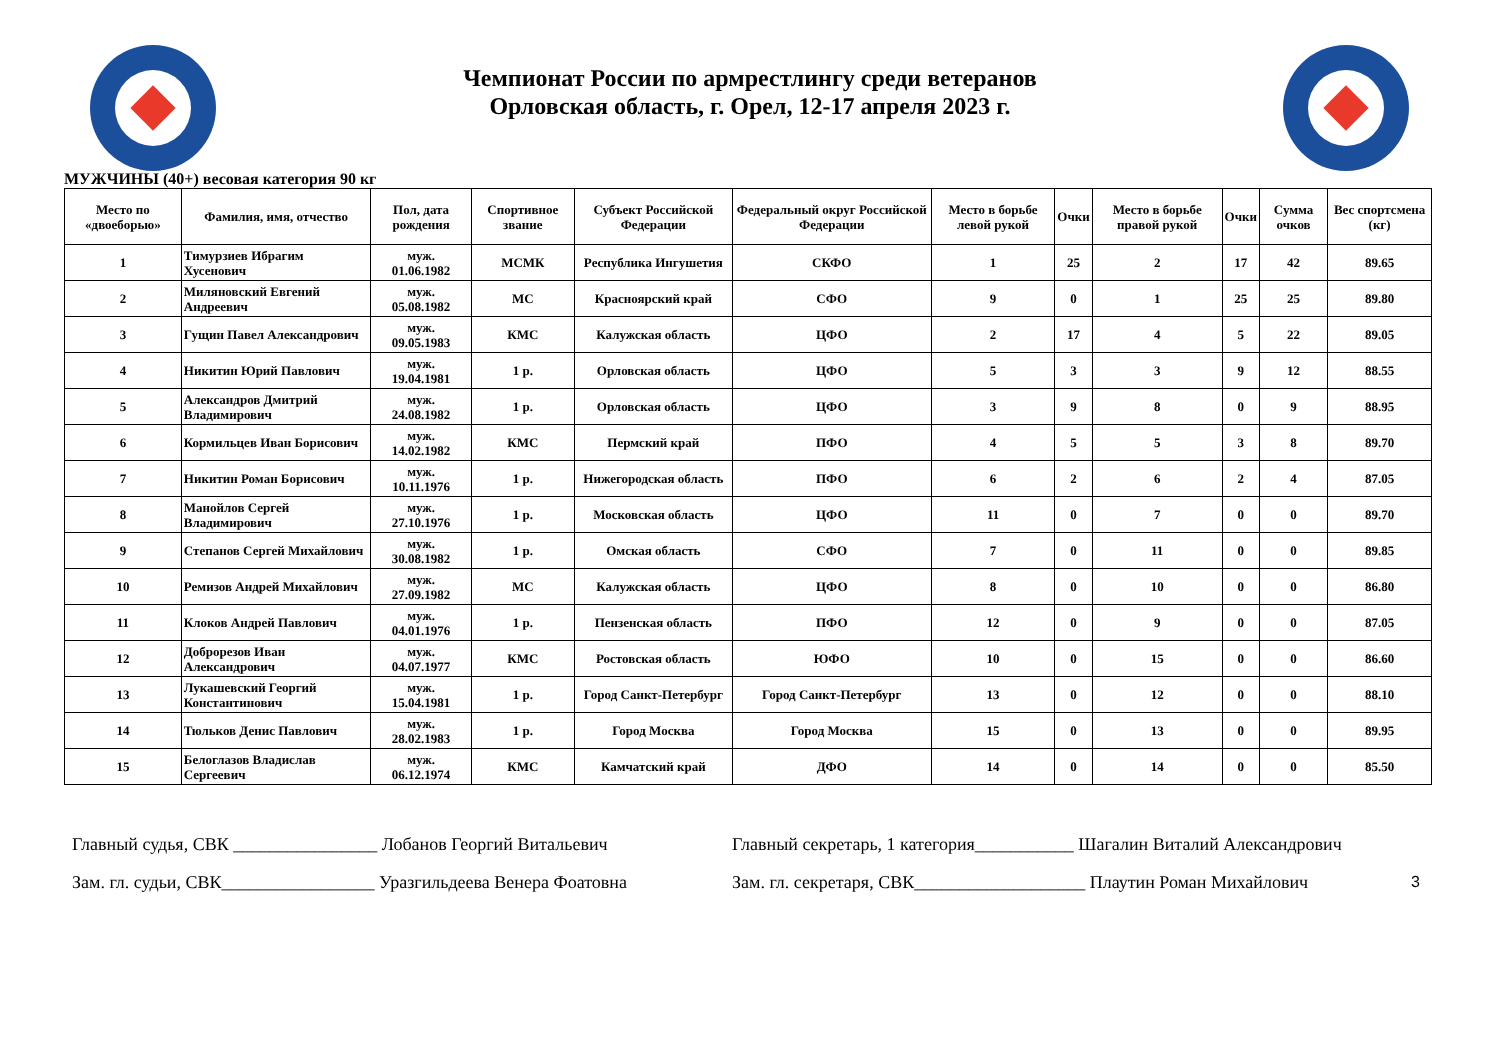Чемпионат России по армрестлингу среди ветеранов
Орловская область, г. Орел, 12-17 апреля 2023 г.
МУЖЧИНЫ (40+) весовая категория 90 кг
| Место по «двоеборью» | Фамилия, имя, отчество | Пол, дата рождения | Спортивное звание | Субъект Российской Федерации | Федеральный округ Российской Федерации | Место в борьбе левой рукой | Очки | Место в борьбе правой рукой | Очки | Сумма очков | Вес спортсмена (кг) |
| --- | --- | --- | --- | --- | --- | --- | --- | --- | --- | --- | --- |
| 1 | Тимурзиев Ибрагим Хусенович | муж. 01.06.1982 | МСМК | Республика Ингушетия | СКФО | 1 | 25 | 2 | 17 | 42 | 89.65 |
| 2 | Миляновский Евгений Андреевич | муж. 05.08.1982 | МС | Красноярский край | СФО | 9 | 0 | 1 | 25 | 25 | 89.80 |
| 3 | Гущин Павел Александрович | муж. 09.05.1983 | КМС | Калужская область | ЦФО | 2 | 17 | 4 | 5 | 22 | 89.05 |
| 4 | Никитин Юрий Павлович | муж. 19.04.1981 | 1 р. | Орловская область | ЦФО | 5 | 3 | 3 | 9 | 12 | 88.55 |
| 5 | Александров Дмитрий Владимирович | муж. 24.08.1982 | 1 р. | Орловская область | ЦФО | 3 | 9 | 8 | 0 | 9 | 88.95 |
| 6 | Кормильцев Иван Борисович | муж. 14.02.1982 | КМС | Пермский край | ПФО | 4 | 5 | 5 | 3 | 8 | 89.70 |
| 7 | Никитин Роман Борисович | муж. 10.11.1976 | 1 р. | Нижегородская область | ПФО | 6 | 2 | 6 | 2 | 4 | 87.05 |
| 8 | Манойлов Сергей Владимирович | муж. 27.10.1976 | 1 р. | Московская область | ЦФО | 11 | 0 | 7 | 0 | 0 | 89.70 |
| 9 | Степанов Сергей Михайлович | муж. 30.08.1982 | 1 р. | Омская область | СФО | 7 | 0 | 11 | 0 | 0 | 89.85 |
| 10 | Ремизов Андрей Михайлович | муж. 27.09.1982 | МС | Калужская область | ЦФО | 8 | 0 | 10 | 0 | 0 | 86.80 |
| 11 | Клоков Андрей Павлович | муж. 04.01.1976 | 1 р. | Пензенская область | ПФО | 12 | 0 | 9 | 0 | 0 | 87.05 |
| 12 | Доброрезов Иван Александрович | муж. 04.07.1977 | КМС | Ростовская область | ЮФО | 10 | 0 | 15 | 0 | 0 | 86.60 |
| 13 | Лукашевский Георгий Константинович | муж. 15.04.1981 | 1 р. | Город Санкт-Петербург | Город Санкт-Петербург | 13 | 0 | 12 | 0 | 0 | 88.10 |
| 14 | Тюльков Денис Павлович | муж. 28.02.1983 | 1 р. | Город Москва | Город Москва | 15 | 0 | 13 | 0 | 0 | 89.95 |
| 15 | Белоглазов Владислав Сергеевич | муж. 06.12.1974 | КМС | Камчатский край | ДФО | 14 | 0 | 14 | 0 | 0 | 85.50 |
3
Главный судья, СВК ________________ Лобанов Георгий Витальевич
Зам. гл. судьи, СВК_________________ Уразгильдеева Венера Фоатовна
Главный секретарь, 1 категория___________ Шагалин Виталий Александрович
Зам. гл. секретаря, СВК___________________ Плаутин Роман Михайлович